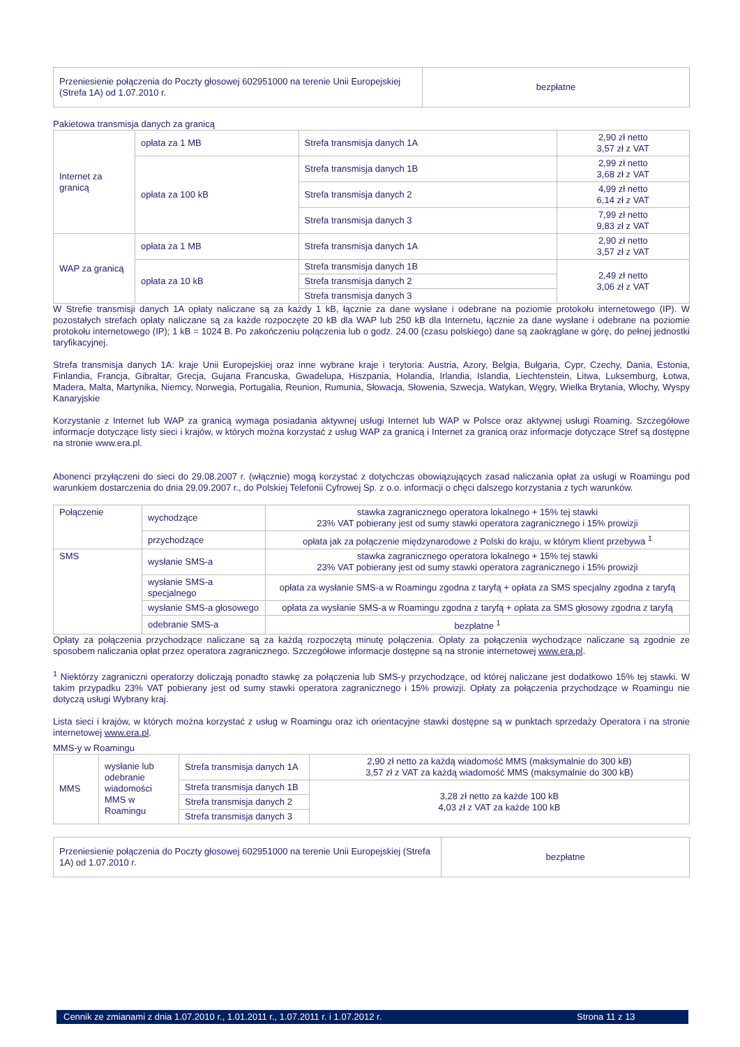| Przeniesienie połączenia do Poczty głosowej 602951000 na terenie Unii Europejskiej (Strefa 1A) od 1.07.2010 r. | bezpłatne |
Pakietowa transmisja danych za granicą
| Internet za granicą | opłata za 1 MB | Strefa transmisja danych 1A | 2,90 zł netto 3,57 zł z VAT |
| | opłata za 100 kB | Strefa transmisja danych 1B | 2,99 zł netto 3,68 zł z VAT |
| | | Strefa transmisja danych 2 | 4,99 zł netto 6,14 zł z VAT |
| | | Strefa transmisja danych 3 | 7,99 zł netto 9,83 zł z VAT |
| WAP za granicą | opłata za 1 MB | Strefa transmisja danych 1A | 2,90 zł netto 3,57 zł z VAT |
| | opłata za 10 kB | Strefa transmisja danych 1B | 2,49 zł netto 3,06 zł z VAT |
| | | Strefa transmisja danych 2 | |
| | | Strefa transmisja danych 3 | |
W Strefie transmisji danych 1A opłaty naliczane są za każdy 1 kB, łącznie za dane wysłane i odebrane na poziomie protokołu internetowego (IP). W pozostałych strefach opłaty naliczane są za każde rozpoczęte 20 kB dla WAP lub 250 kB dla Internetu, łącznie za dane wysłane i odebrane na poziomie protokołu internetowego (IP); 1 kB = 1024 B. Po zakończeniu połączenia lub o godz. 24.00 (czasu polskiego) dane są zaokrąglane w górę, do pełnej jednostki taryfikacyjnej.
Strefa transmisja danych 1A: kraje Unii Europejskiej oraz inne wybrane kraje i terytoria: Austria, Azory, Belgia, Bułgaria, Cypr, Czechy, Dania, Estonia, Finlandia, Francja, Gibraltar, Grecja, Gujana Francuska, Gwadelupa, Hiszpania, Holandia, Irlandia, Islandia, Liechtenstein, Litwa, Luksemburg, Łotwa, Madera, Malta, Martynika, Niemcy, Norwegia, Portugalia, Reunion, Rumunia, Słowacja, Słowenia, Szwecja, Watykan, Węgry, Wielka Brytania, Włochy, Wyspy Kanaryjskie
Korzystanie z Internet lub WAP za granicą wymaga posiadania aktywnej usługi Internet lub WAP w Polsce oraz aktywnej usługi Roaming. Szczegółowe informacje dotyczące listy sieci i krajów, w których można korzystać z usług WAP za granicą i Internet za granicą oraz informacje dotyczące Stref są dostępne na stronie www.era.pl.
Abonenci przyłączeni do sieci do 29.08.2007 r. (włącznie) mogą korzystać z dotychczas obowiązujących zasad naliczania opłat za usługi w Roamingu pod warunkiem dostarczenia do dnia 29.09.2007 r., do Polskiej Telefonii Cyfrowej Sp. z o.o. informacji o chęci dalszego korzystania z tych warunków.
| Połączenie | wychodzące | stawka zagranicznego operatora lokalnego + 15% tej stawki 23% VAT pobierany jest od sumy stawki operatora zagranicznego i 15% prowizji |
| | przychodzące | opłata jak za połączenie międzynarodowe z Polski do kraju, w którym klient przebywa <sup>1</sup> |
| SMS | wysłanie SMS-a | stawka zagranicznego operatora lokalnego + 15% tej stawki 23% VAT pobierany jest od sumy stawki operatora zagranicznego i 15% prowizji |
| | wysłanie SMS-a specjalnego | opłata za wysłanie SMS-a w Roamingu zgodna z taryfą + opłata za SMS specjalny zgodna z taryfą |
| | wysłanie SMS-a głosowego | opłata za wysłanie SMS-a w Roamingu zgodna z taryfą + opłata za SMS głosowy zgodna z taryfą |
| | odebranie SMS-a | bezpłatne <sup>1</sup> |
Opłaty za połączenia przychodzące naliczane są za każdą rozpoczętą minutę połączenia. Opłaty za połączenia wychodzące naliczane są zgodnie ze sposobem naliczania opłat przez operatora zagranicznego. Szczegółowe informacje dostępne są na stronie internetowej www.era.pl.
<sup>1</sup> Niektórzy zagraniczni operatorzy doliczają ponadto stawkę za połączenia lub SMS-y przychodzące, od której naliczane jest dodatkowo 15% tej stawki. W takim przypadku 23% VAT pobierany jest od sumy stawki operatora zagranicznego i 15% prowizji. Opłaty za połączenia przychodzące w Roamingu nie dotyczą usługi Wybrany kraj.
Lista sieci i krajów, w których można korzystać z usług w Roamingu oraz ich orientacyjne stawki dostępne są w punktach sprzedaży Operatora i na stronie internetowej www.era.pl.
MMS-y w Roamingu
| MMS | wysłanie lub odebranie wiadomości MMS w Roamingu | Strefa transmisja danych 1A | 2,90 zł netto za każdą wiadomość MMS (maksymalnie do 300 kB) 3,57 zł z VAT za każdą wiadomość MMS (maksymalnie do 300 kB) |
| | | Strefa transmisja danych 1B | 3,28 zł netto za każde 100 kB 4,03 zł z VAT za każde 100 kB |
| | | Strefa transmisja danych 2 | |
| | | Strefa transmisja danych 3 | |
| Przeniesienie połączenia do Poczty głosowej 602951000 na terenie Unii Europejskiej (Strefa 1A) od 1.07.2010 r. | bezpłatne |
Cennik ze zmianami z dnia 1.07.2010 r., 1.01.2011 r., 1.07.2011 r. i 1.07.2012 r. Strona 11 z 13